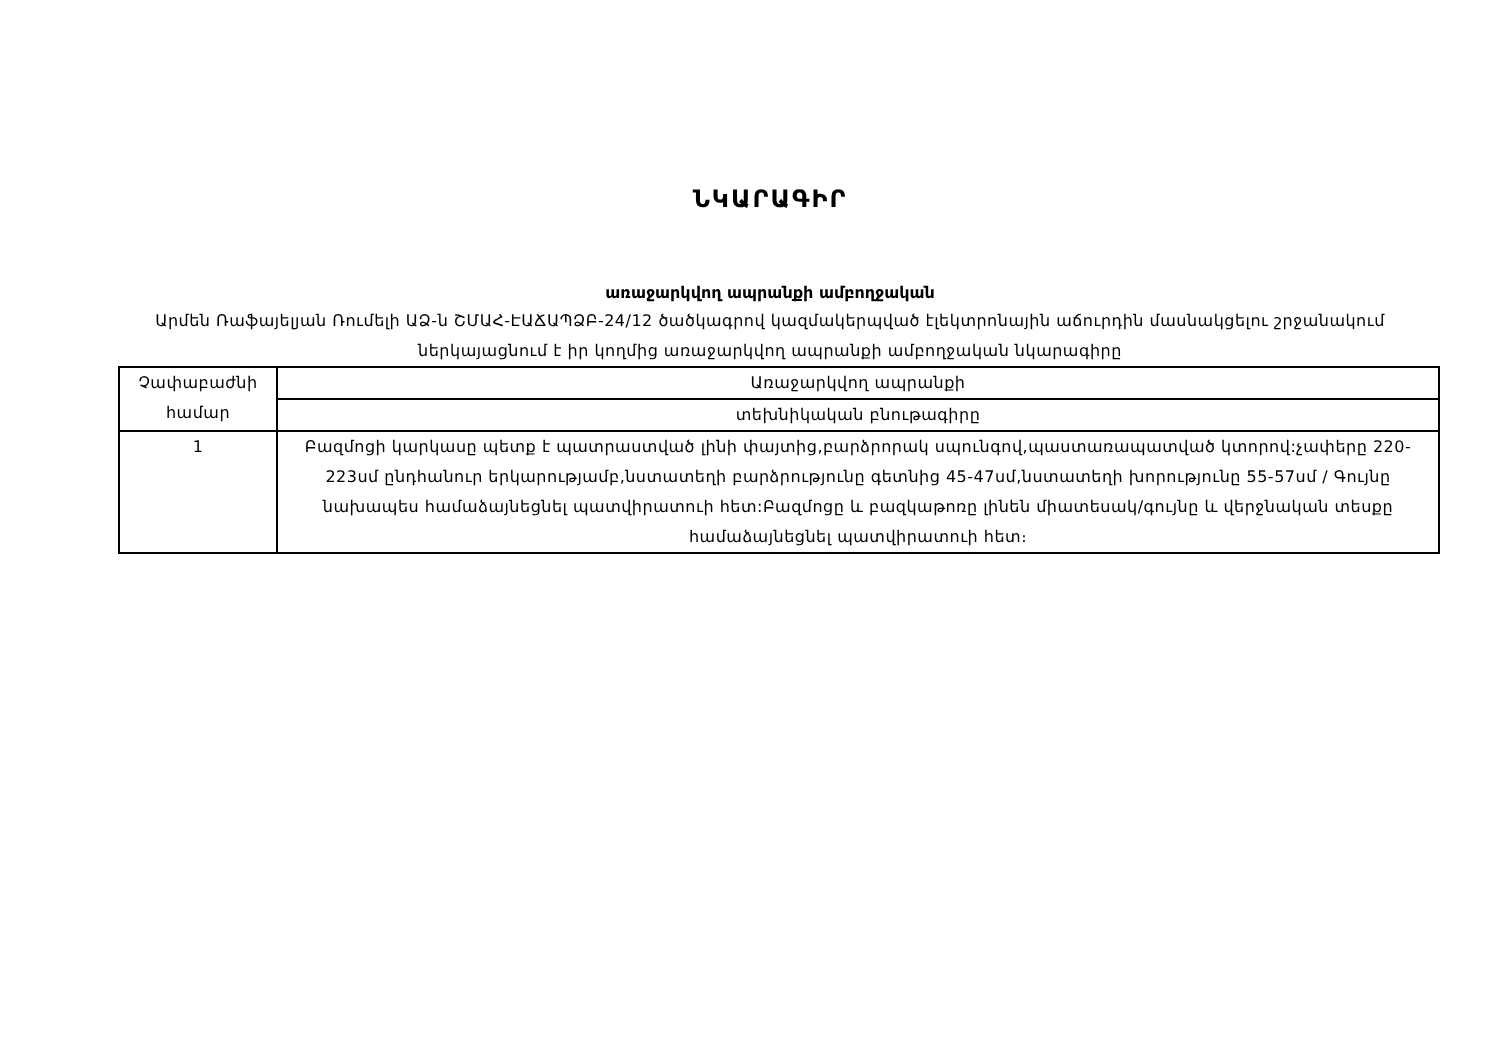ՆԿԱՐԱԳԻՐ
առաջարկվող ապրանքի ամբողջական
Արմեն Ռաֆայելյան Ռումելի ԱՁ-ն ՇՄԱՀ-ԷԱՃԱՊՁԲ-24/12 ծածկագրով կազմակերպված էլեկտրոնային աճուրդին մասնակցելու շրջանակում ներկայացնում է իր կողմից առաջարկվող ապրանքի ամբողջական նկարագիրը
| Չափաբաժնի համար | Առաջարկվող ապրանքի |
| | տեխնիկական բնութագիրը |
| 1 | Բազմոցի կարկասը պետք է պատրաստված լինի փայտից,բարձրորակ սպունգով,պաստառապատված կտորով:չափերը 220-223սմ ընդհանուր երկարությամբ,նստատեղի բարձրությունը գետնից 45-47սմ,նստատեղի խորությունը 55-57սմ / Գույնը նախապես համաձայնեցնել պատվիրատուի հետ:Բազմոցը և բազկաթոռը լինեն միատեսակ/գույնը և վերջնական տեսքը համաձայնեցնել պատվիրատուի հետ։ |